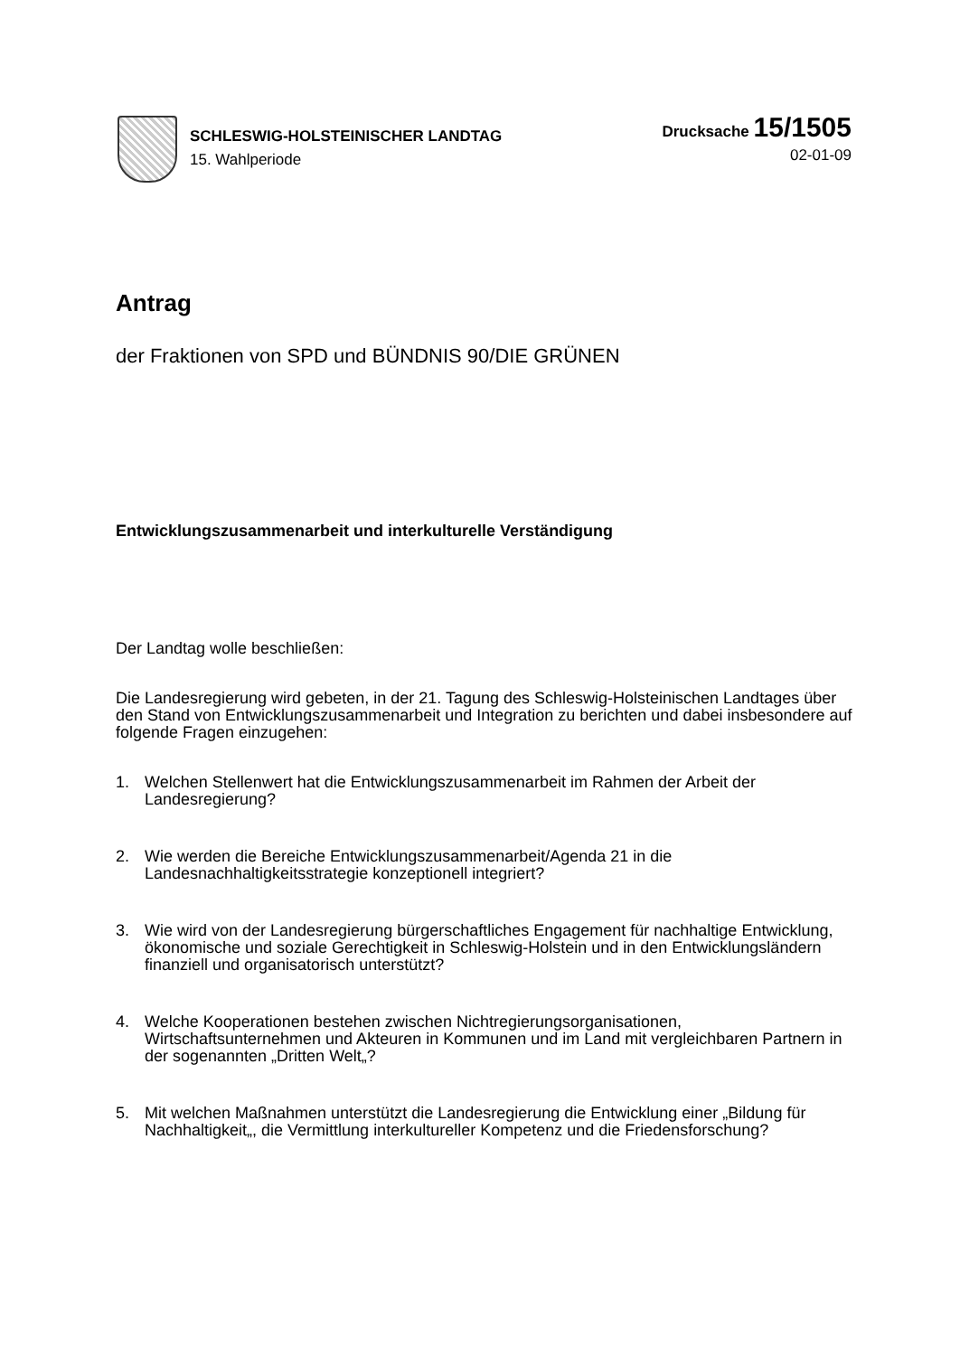SCHLESWIG-HOLSTEINISCHER LANDTAG
15. Wahlperiode
Drucksache 15/1505
02-01-09
Antrag
der Fraktionen von SPD und BÜNDNIS 90/DIE GRÜNEN
Entwicklungszusammenarbeit und interkulturelle Verständigung
Der Landtag wolle beschließen:
Die Landesregierung wird gebeten, in der 21. Tagung des Schleswig-Holsteinischen Landtages über den Stand von Entwicklungszusammenarbeit und Integration zu berichten und dabei insbesondere auf folgende Fragen einzugehen:
1. Welchen Stellenwert hat die Entwicklungszusammenarbeit im Rahmen der Arbeit der Landesregierung?
2. Wie werden die Bereiche Entwicklungszusammenarbeit/Agenda 21 in die Landesnachhaltigkeitsstrategie konzeptionell integriert?
3. Wie wird von der Landesregierung bürgerschaftliches Engagement für nachhaltige Entwicklung, ökonomische und soziale Gerechtigkeit in Schleswig-Holstein und in den Entwicklungsländern finanziell und organisatorisch unterstützt?
4. Welche Kooperationen bestehen zwischen Nichtregierungsorganisationen, Wirtschaftsunternehmen und Akteuren in Kommunen und im Land mit vergleichbaren Partnern in der sogenannten „Dritten Welt„?
5. Mit welchen Maßnahmen unterstützt die Landesregierung die Entwicklung einer „Bildung für Nachhaltigkeit„, die Vermittlung interkultureller Kompetenz und die Friedensforschung?